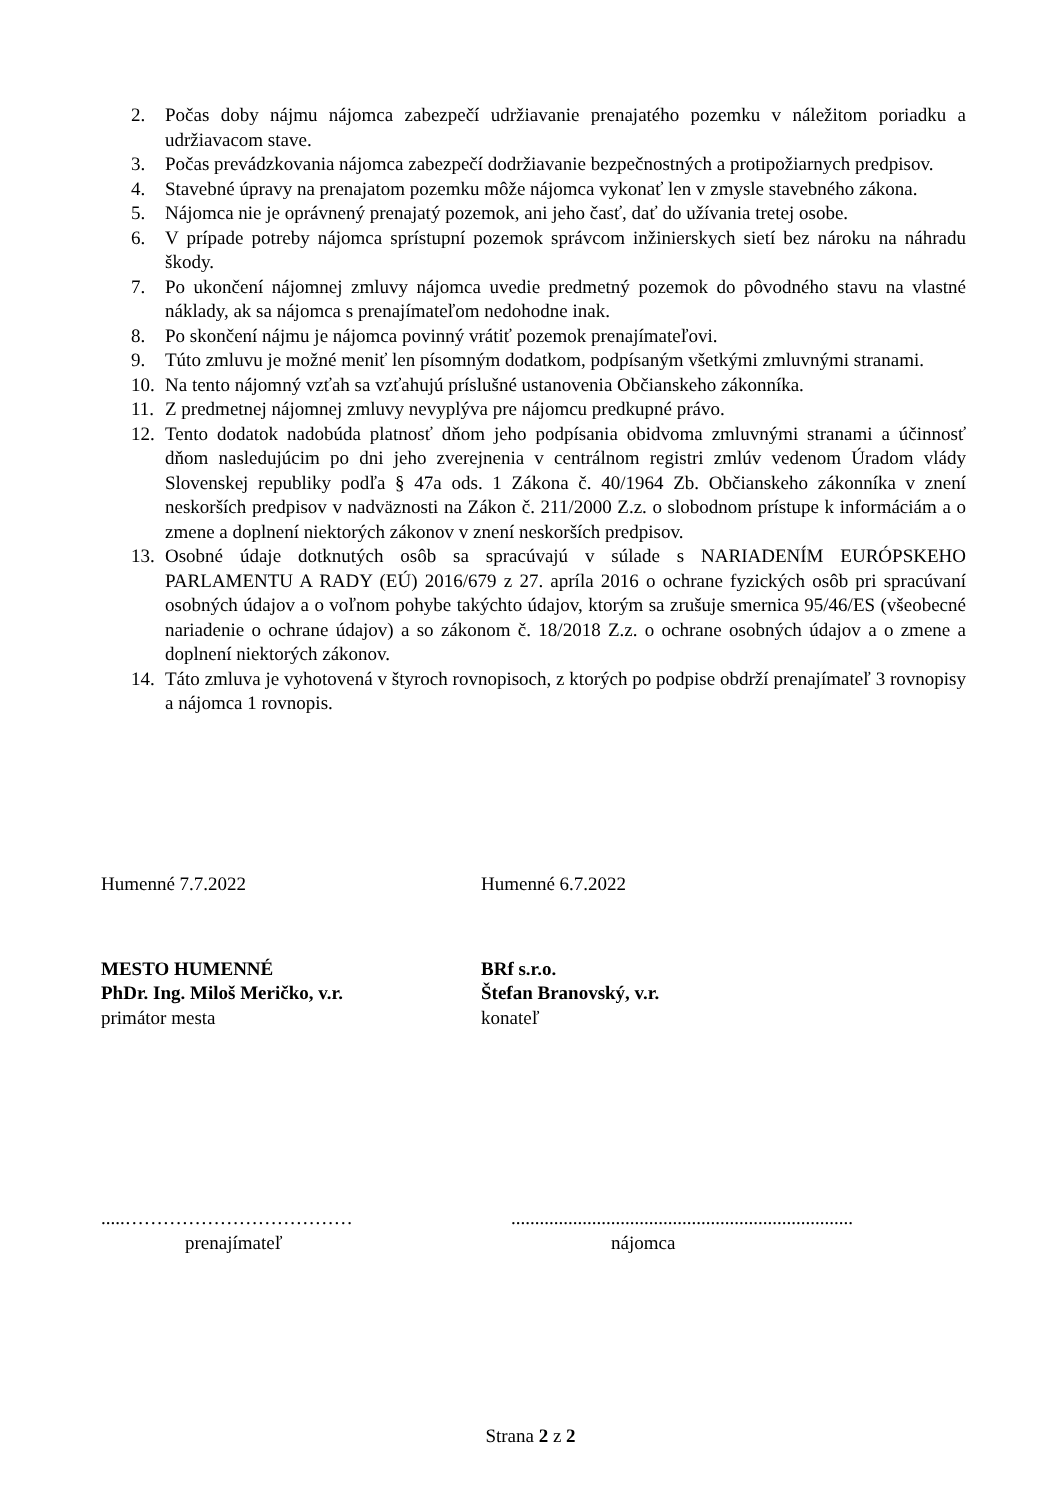2. Počas doby nájmu nájomca zabezpečí udržiavanie prenajatého pozemku v náležitom poriadku a udržiavacom stave.
3. Počas prevádzkovania nájomca zabezpečí dodržiavanie bezpečnostných a protipožiarnych predpisov.
4. Stavebné úpravy na prenajatom pozemku môže nájomca vykonať len v zmysle stavebného zákona.
5. Nájomca nie je oprávnený prenajatý pozemok, ani jeho časť, dať do užívania tretej osobe.
6. V prípade potreby nájomca sprístupní pozemok správcom inžinierskych sietí bez nároku na náhradu škody.
7. Po ukončení nájomnej zmluvy nájomca uvedie predmetný pozemok do pôvodného stavu na vlastné náklady, ak sa nájomca s prenajímateľom nedohodne inak.
8. Po skončení nájmu je nájomca povinný vrátiť pozemok prenajímateľovi.
9. Túto zmluvu je možné meniť len písomným dodatkom, podpísaným všetkými zmluvnými stranami.
10. Na tento nájomný vzťah sa vzťahujú príslušné ustanovenia Občianskeho zákonníka.
11. Z predmetnej nájomnej zmluvy nevyplýva pre nájomcu predkupné právo.
12. Tento dodatok nadobúda platnosť dňom jeho podpísania obidvoma zmluvnými stranami a účinnosť dňom nasledujúcim po dni jeho zverejnenia v centrálnom registri zmlúv vedenom Úradom vlády Slovenskej republiky podľa § 47a ods. 1 Zákona č. 40/1964 Zb. Občianskeho zákonníka v znení neskorších predpisov v nadväznosti na Zákon č. 211/2000 Z.z. o slobodnom prístupe k informáciám a o zmene a doplnení niektorých zákonov v znení neskorších predpisov.
13. Osobné údaje dotknutých osôb sa spracúvajú v súlade s NARIADENÍM EURÓPSKEHO PARLAMENTU A RADY (EÚ) 2016/679 z 27. apríla 2016 o ochrane fyzických osôb pri spracúvaní osobných údajov a o voľnom pohybe takýchto údajov, ktorým sa zrušuje smernica 95/46/ES (všeobecné nariadenie o ochrane údajov) a so zákonom č. 18/2018 Z.z. o ochrane osobných údajov a o zmene a doplnení niektorých zákonov.
14. Táto zmluva je vyhotovená v štyroch rovnopisoch, z ktorých po podpise obdrží prenajímateľ 3 rovnopisy a nájomca 1 rovnopis.
Humenné 7.7.2022 Humenné 6.7.2022
MESTO HUMENNÉ
PhDr. Ing. Miloš Meričko, v.r.
primátor mesta
BRf s.r.o.
Štefan Branovský, v.r.
konateľ
.....………………………………
prenajímateľ
........................................................................
nájomca
Strana 2 z 2